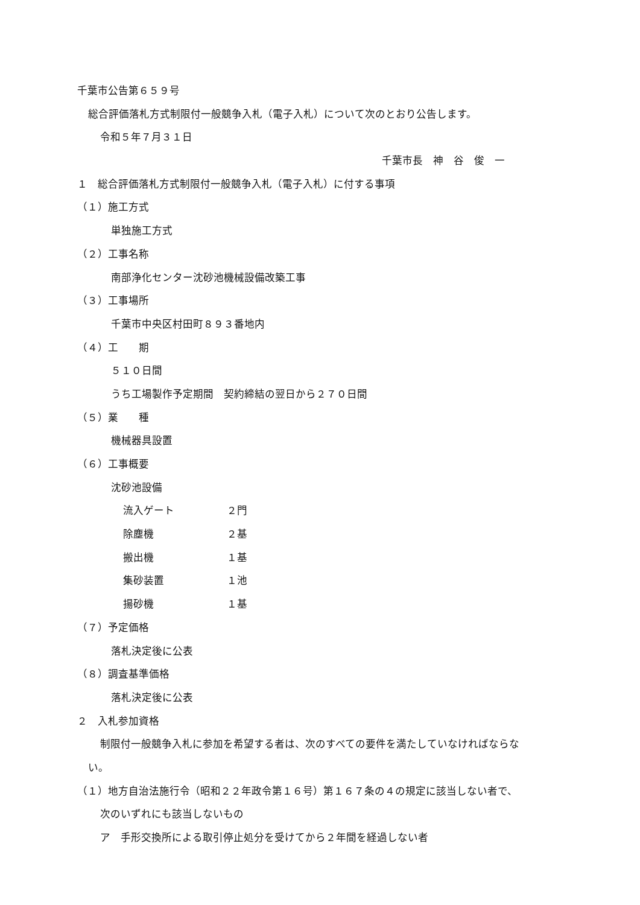千葉市公告第６５９号
総合評価落札方式制限付一般競争入札（電子入札）について次のとおり公告します。
令和５年７月３１日
千葉市長　神　谷　俊　一
１　総合評価落札方式制限付一般競争入札（電子入札）に付する事項
（１）施工方式
単独施工方式
（２）工事名称
南部浄化センター沈砂池機械設備改築工事
（３）工事場所
千葉市中央区村田町８９３番地内
（４）工　　期
５１０日間
うち工場製作予定期間　契約締結の翌日から２７０日間
（５）業　　種
機械器具設置
（６）工事概要
沈砂池設備
流入ゲート ２門
除塵機 ２基
搬出機 １基
集砂装置 １池
揚砂機 １基
（７）予定価格
落札決定後に公表
（８）調査基準価格
落札決定後に公表
２　入札参加資格
制限付一般競争入札に参加を希望する者は、次のすべての要件を満たしていなければならな
い。
（１）地方自治法施行令（昭和２２年政令第１６号）第１６７条の４の規定に該当しない者で、
次のいずれにも該当しないもの
ア　手形交換所による取引停止処分を受けてから２年間を経過しない者